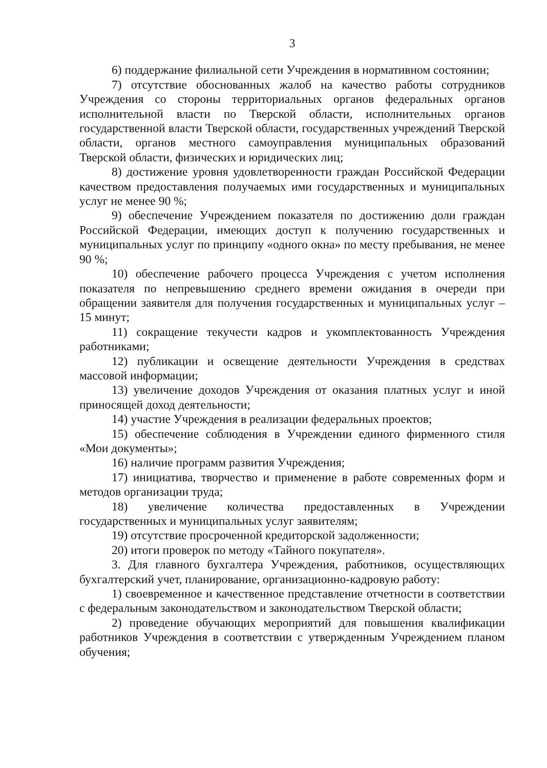3
6) поддержание филиальной сети Учреждения в нормативном состоянии;
7) отсутствие обоснованных жалоб на качество работы сотрудников Учреждения со стороны территориальных органов федеральных органов исполнительной власти по Тверской области, исполнительных органов государственной власти Тверской области, государственных учреждений Тверской области, органов местного самоуправления муниципальных образований Тверской области, физических и юридических лиц;
8) достижение уровня удовлетворенности граждан Российской Федерации качеством предоставления получаемых ими государственных и муниципальных услуг не менее 90 %;
9) обеспечение Учреждением показателя по достижению доли граждан Российской Федерации, имеющих доступ к получению государственных и муниципальных услуг по принципу «одного окна» по месту пребывания, не менее 90 %;
10) обеспечение рабочего процесса Учреждения с учетом исполнения показателя по непревышению среднего времени ожидания в очереди при обращении заявителя для получения государственных и муниципальных услуг – 15 минут;
11) сокращение текучести кадров и укомплектованность Учреждения работниками;
12) публикации и освещение деятельности Учреждения в средствах массовой информации;
13) увеличение доходов Учреждения от оказания платных услуг и иной приносящей доход деятельности;
14) участие Учреждения в реализации федеральных проектов;
15) обеспечение соблюдения в Учреждении единого фирменного стиля «Мои документы»;
16) наличие программ развития Учреждения;
17) инициатива, творчество и применение в работе современных форм и методов организации труда;
18) увеличение количества предоставленных в Учреждении государственных и муниципальных услуг заявителям;
19) отсутствие просроченной кредиторской задолженности;
20) итоги проверок по методу «Тайного покупателя».
3. Для главного бухгалтера Учреждения, работников, осуществляющих бухгалтерский учет, планирование, организационно-кадровую работу:
1) своевременное и качественное представление отчетности в соответствии с федеральным законодательством и законодательством Тверской области;
2) проведение обучающих мероприятий для повышения квалификации работников Учреждения в соответствии с утвержденным Учреждением планом обучения;